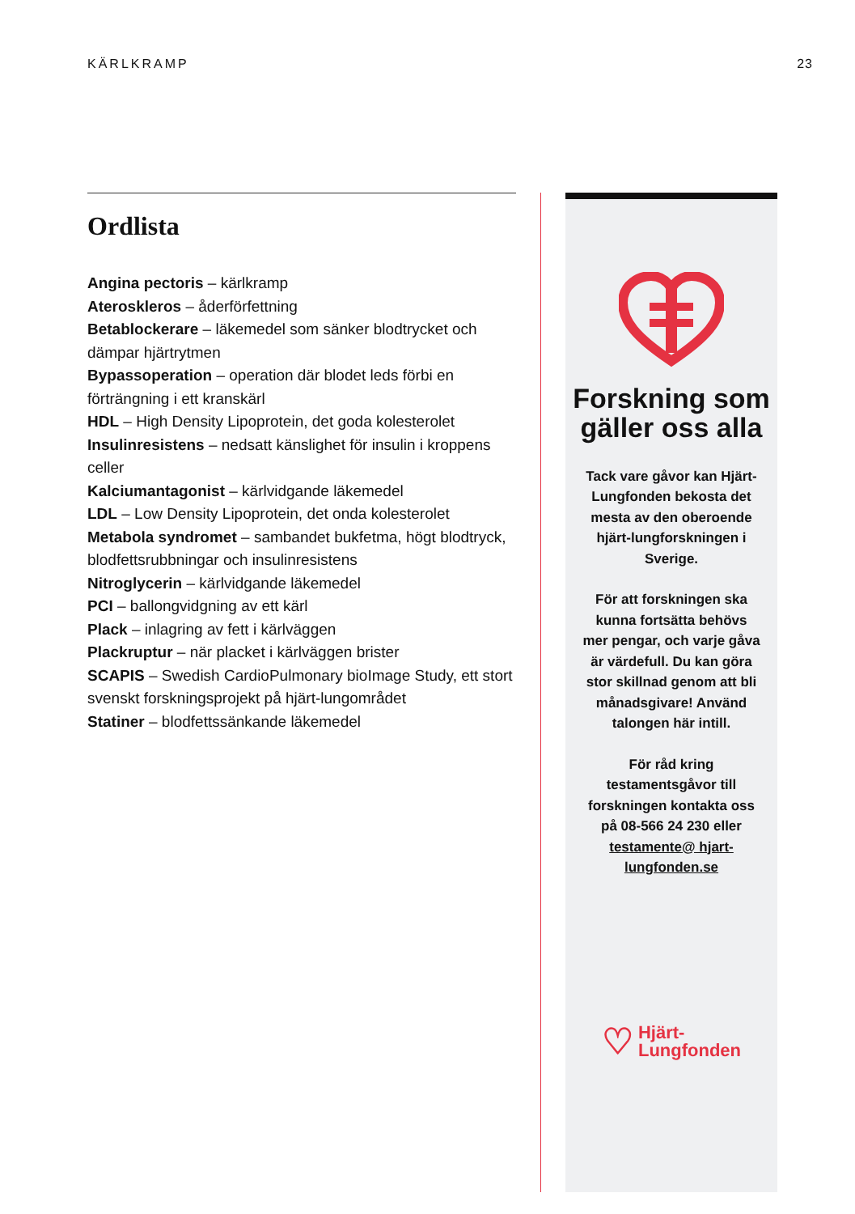KÄRLKRAMP 23
Ordlista
Angina pectoris – kärlkramp
Ateroskleros – åderförfettning
Betablockerare – läkemedel som sänker blodtrycket och dämpar hjärtrytmen
Bypassoperation – operation där blodet leds förbi en förträngning i ett kranskärl
HDL – High Density Lipoprotein, det goda kolesterolet
Insulinresistens – nedsatt känslighet för insulin i kroppens celler
Kalciumantagonist – kärlvidgande läkemedel
LDL – Low Density Lipoprotein, det onda kolesterolet
Metabola syndromet – sambandet bukfetma, högt blodtryck, blodfettsrubbningar och insulinresistens
Nitroglycerin – kärlvidgande läkemedel
PCI – ballongvidgning av ett kärl
Plack – inlagring av fett i kärlväggen
Plackruptur – när placket i kärlväggen brister
SCAPIS – Swedish CardioPulmonary bioImage Study, ett stort svenskt forskningsprojekt på hjärt-lungområdet
Statiner – blodfettssänkande läkemedel
Forskning som gäller oss alla
Tack vare gåvor kan Hjärt-Lungfonden bekosta det mesta av den oberoende hjärt-lungforskningen i Sverige.
För att forskningen ska kunna fortsätta behövs mer pengar, och varje gåva är värdefull. Du kan göra stor skillnad genom att bli månadsgivare! Använd talongen här intill.
För råd kring testamentsgåvor till forskningen kontakta oss på 08-566 24 230 eller testamente@ hjart-lungfonden.se
♡ Hjärt-
Lungfonden